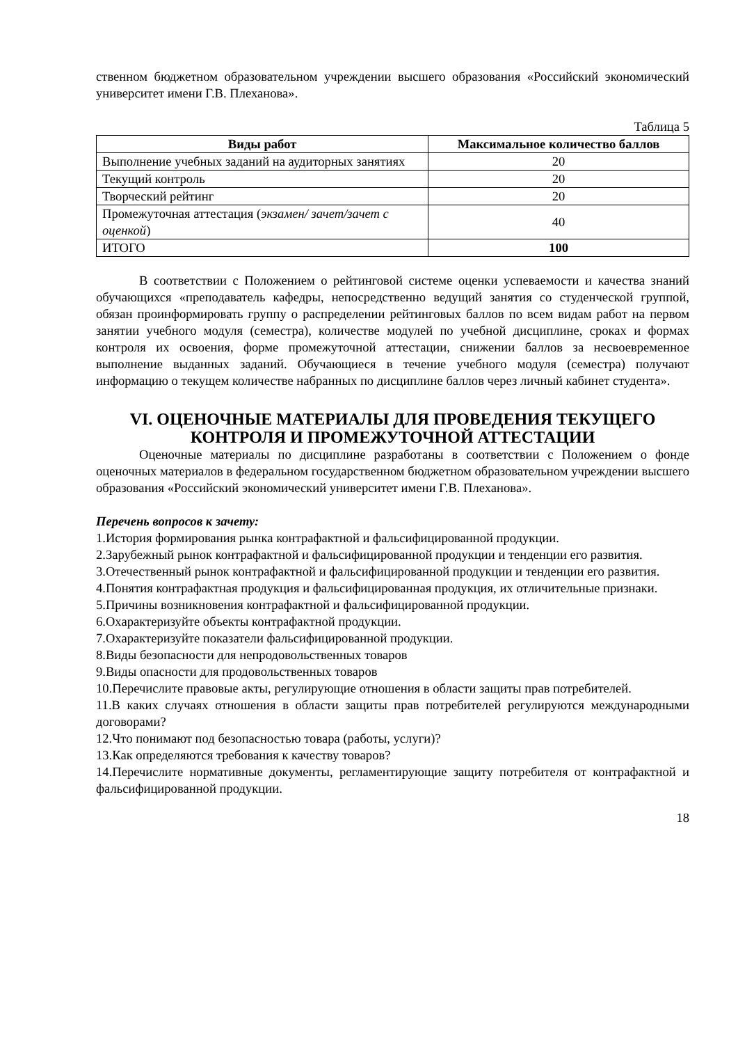ственном бюджетном образовательном учреждении высшего образования «Российский экономический университет имени Г.В. Плеханова».
Таблица 5
| Виды работ | Максимальное количество баллов |
| --- | --- |
| Выполнение учебных заданий на аудиторных занятиях | 20 |
| Текущий контроль | 20 |
| Творческий рейтинг | 20 |
| Промежуточная аттестация ( экзамен/ зачет/зачет с оценкой ) | 40 |
| ИТОГО | 100 |
В соответствии с Положением о рейтинговой системе оценки успеваемости и качества знаний обучающихся «преподаватель кафедры, непосредственно ведущий занятия со студенческой группой, обязан проинформировать группу о распределении рейтинговых баллов по всем видам работ на первом занятии учебного модуля (семестра), количестве модулей по учебной дисциплине, сроках и формах контроля их освоения, форме промежуточной аттестации, снижении баллов за несвоевременное выполнение выданных заданий. Обучающиеся в течение учебного модуля (семестра) получают информацию о текущем количестве набранных по дисциплине баллов через личный кабинет студента».
VI. ОЦЕНОЧНЫЕ МАТЕРИАЛЫ ДЛЯ ПРОВЕДЕНИЯ ТЕКУЩЕГО КОНТРОЛЯ И ПРОМЕЖУТОЧНОЙ АТТЕСТАЦИИ
Оценочные материалы по дисциплине разработаны в соответствии с Положением о фонде оценочных материалов в федеральном государственном бюджетном образовательном учреждении высшего образования «Российский экономический университет имени Г.В. Плеханова».
Перечень вопросов к зачету:
1.История формирования рынка контрафактной и фальсифицированной продукции.
2.Зарубежный рынок контрафактной и фальсифицированной продукции и тенденции его развития.
3.Отечественный рынок контрафактной и фальсифицированной продукции и тенденции его развития.
4.Понятия контрафактная продукция и фальсифицированная продукция, их отличительные признаки.
5.Причины возникновения контрафактной и фальсифицированной продукции.
6.Охарактеризуйте объекты контрафактной продукции.
7.Охарактеризуйте показатели фальсифицированной продукции.
8.Виды безопасности для непродовольственных товаров
9.Виды опасности для продовольственных товаров
10.Перечислите правовые акты, регулирующие отношения в области защиты прав потребителей.
11.В каких случаях отношения в области защиты прав потребителей регулируются международными договорами?
12.Что понимают под безопасностью товара (работы, услуги)?
13.Как определяются требования к качеству товаров?
14.Перечислите нормативные документы, регламентирующие защиту потребителя от контрафактной и фальсифицированной продукции.
18